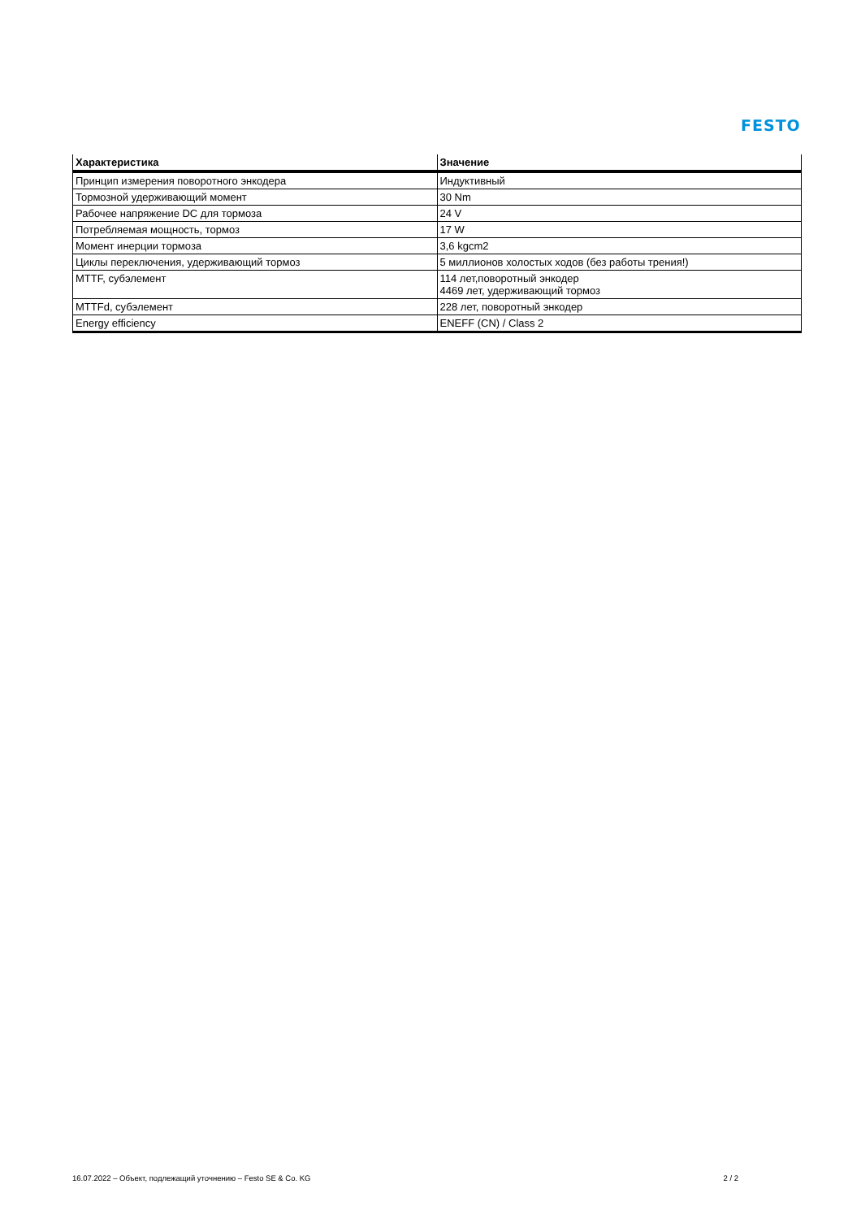FESTO
| Характеристика | Значение |
| --- | --- |
| Принцип измерения поворотного энкодера | Индуктивный |
| Тормозной удерживающий момент | 30 Nm |
| Рабочее напряжение DC для тормоза | 24 V |
| Потребляемая мощность, тормоз | 17 W |
| Момент инерции тормоза | 3,6 kgcm2 |
| Циклы переключения, удерживающий тормоз | 5 миллионов холостых ходов (без работы трения!) |
| MTTF, субэлемент | 114 лет,поворотный энкодер 4469 лет, удерживающий тормоз |
| MTTFd, субэлемент | 228 лет, поворотный энкодер |
| Energy efficiency | ENEFF (CN) / Class 2 |
16.07.2022 – Объект, подлежащий уточнению – Festo SE & Co. KG 2 / 2